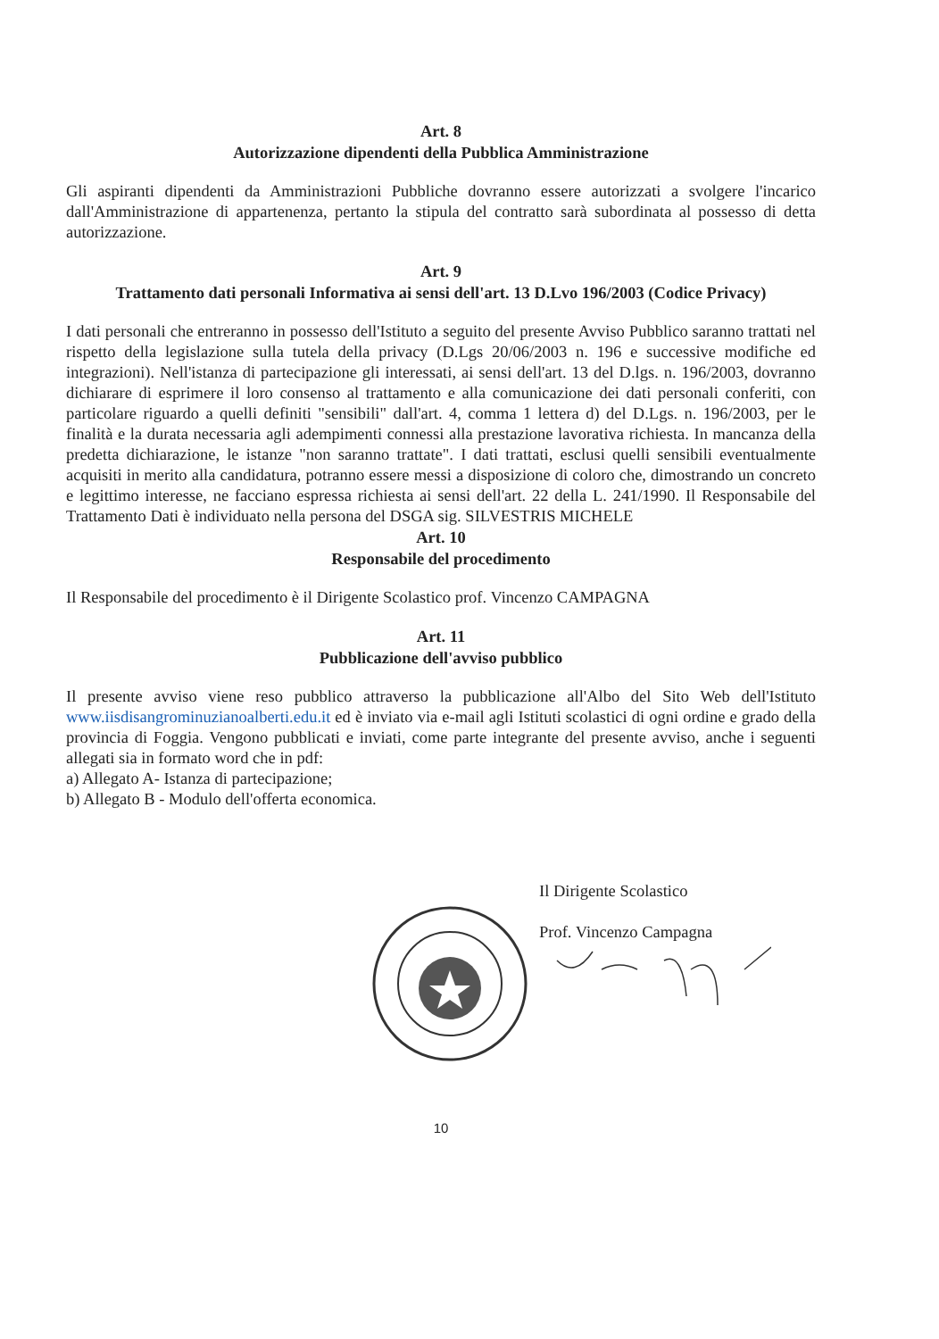Art. 8
Autorizzazione dipendenti della Pubblica Amministrazione
Gli aspiranti dipendenti da Amministrazioni Pubbliche dovranno essere autorizzati a svolgere l'incarico dall'Amministrazione di appartenenza, pertanto la stipula del contratto sarà subordinata al possesso di detta autorizzazione.
Art. 9
Trattamento dati personali Informativa ai sensi dell'art. 13 D.Lvo 196/2003 (Codice Privacy)
I dati personali che entreranno in possesso dell'Istituto a seguito del presente Avviso Pubblico saranno trattati nel rispetto della legislazione sulla tutela della privacy (D.Lgs 20/06/2003 n. 196 e successive modifiche ed integrazioni). Nell'istanza di partecipazione gli interessati, ai sensi dell'art. 13 del D.lgs. n. 196/2003, dovranno dichiarare di esprimere il loro consenso al trattamento e alla comunicazione dei dati personali conferiti, con particolare riguardo a quelli definiti "sensibili" dall'art. 4, comma 1 lettera d) del D.Lgs. n. 196/2003, per le finalità e la durata necessaria agli adempimenti connessi alla prestazione lavorativa richiesta. In mancanza della predetta dichiarazione, le istanze "non saranno trattate". I dati trattati, esclusi quelli sensibili eventualmente acquisiti in merito alla candidatura, potranno essere messi a disposizione di coloro che, dimostrando un concreto e legittimo interesse, ne facciano espressa richiesta ai sensi dell'art. 22 della L. 241/1990. Il Responsabile del Trattamento Dati è individuato nella persona del DSGA sig. SILVESTRIS MICHELE
Art. 10
Responsabile del procedimento
Il Responsabile del procedimento è il Dirigente Scolastico prof. Vincenzo CAMPAGNA
Art. 11
Pubblicazione dell'avviso pubblico
Il presente avviso viene reso pubblico attraverso la pubblicazione all'Albo del Sito Web dell'Istituto www.iisdisangrominuzianoalberti.edu.it ed è inviato via e-mail agli Istituti scolastici di ogni ordine e grado della provincia di Foggia. Vengono pubblicati e inviati, come parte integrante del presente avviso, anche i seguenti allegati sia in formato word che in pdf:
a) Allegato A- Istanza di partecipazione;
b) Allegato B - Modulo dell'offerta economica.
Il Dirigente Scolastico
Prof. Vincenzo Campagna
10